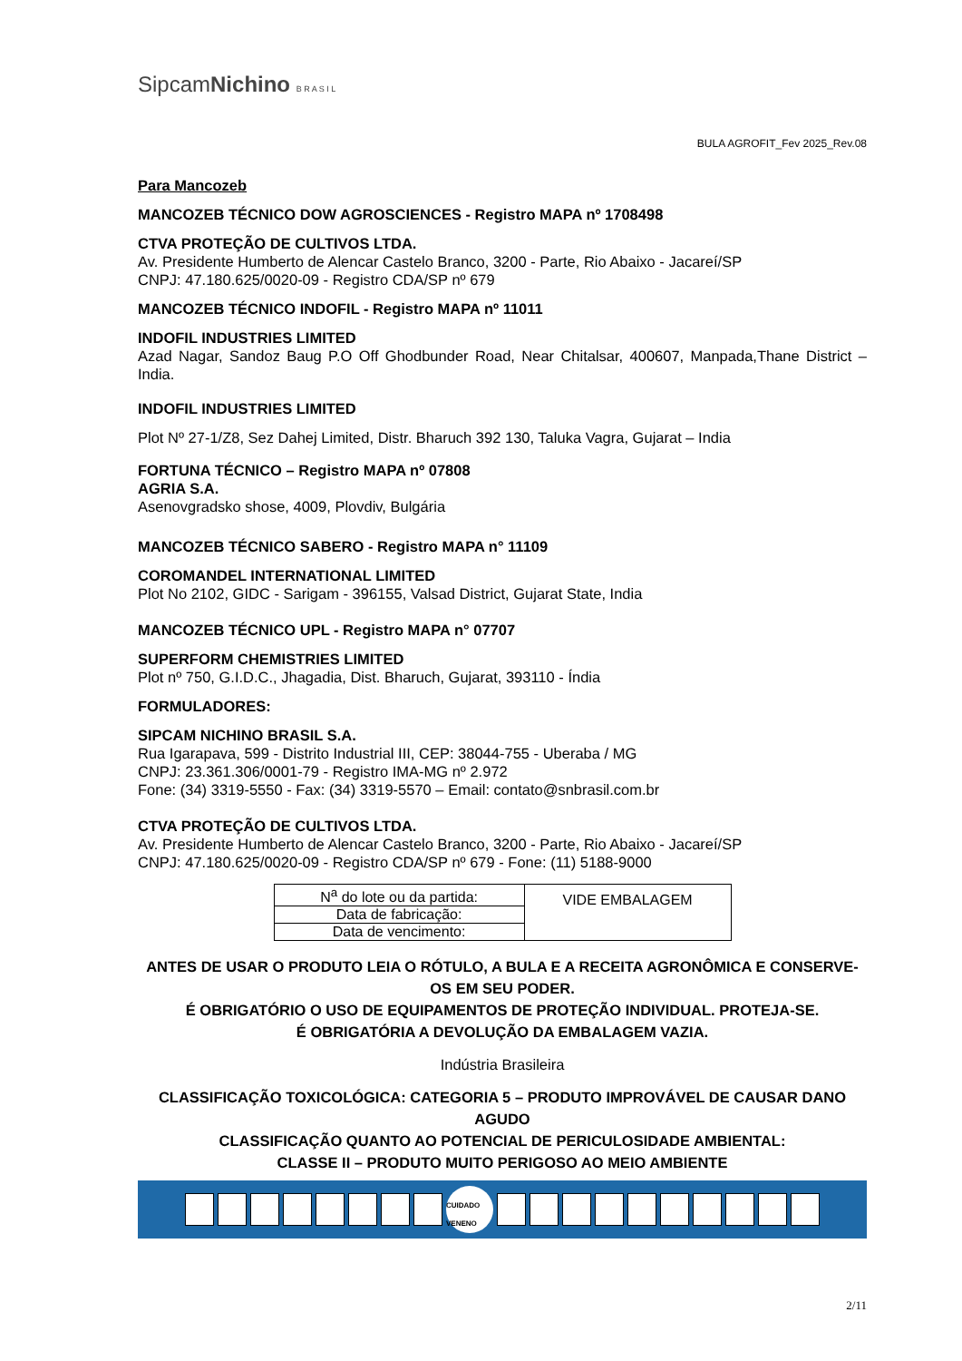SipcamNichino B R A S I L
BULA AGROFIT_Fev 2025_Rev.08
Para Mancozeb
MANCOZEB TÉCNICO DOW AGROSCIENCES - Registro MAPA nº 1708498
CTVA PROTEÇÃO DE CULTIVOS LTDA.
Av. Presidente Humberto de Alencar Castelo Branco, 3200 - Parte, Rio Abaixo - Jacareí/SP
CNPJ: 47.180.625/0020-09 - Registro CDA/SP nº 679
MANCOZEB TÉCNICO INDOFIL - Registro MAPA nº 11011
INDOFIL INDUSTRIES LIMITED
Azad Nagar, Sandoz Baug P.O Off Ghodbunder Road, Near Chitalsar, 400607, Manpada,Thane District – India.
INDOFIL INDUSTRIES LIMITED
Plot Nº 27-1/Z8, Sez Dahej Limited, Distr. Bharuch 392 130, Taluka Vagra, Gujarat – India
FORTUNA TÉCNICO – Registro MAPA nº 07808
AGRIA S.A.
Asenovgradsko shose, 4009, Plovdiv, Bulgária
MANCOZEB TÉCNICO SABERO - Registro MAPA n° 11109
COROMANDEL INTERNATIONAL LIMITED
Plot No 2102, GIDC - Sarigam - 396155, Valsad District, Gujarat State, India
MANCOZEB TÉCNICO UPL - Registro MAPA n° 07707
SUPERFORM CHEMISTRIES LIMITED
Plot nº 750, G.I.D.C., Jhagadia, Dist. Bharuch, Gujarat, 393110 - Índia
FORMULADORES:
SIPCAM NICHINO BRASIL S.A.
Rua Igarapava, 599 - Distrito Industrial III, CEP: 38044-755 - Uberaba / MG
CNPJ: 23.361.306/0001-79 - Registro IMA-MG nº 2.972
Fone: (34) 3319-5550 - Fax: (34) 3319-5570 – Email: contato@snbrasil.com.br
CTVA PROTEÇÃO DE CULTIVOS LTDA.
Av. Presidente Humberto de Alencar Castelo Branco, 3200 - Parte, Rio Abaixo - Jacareí/SP
CNPJ: 47.180.625/0020-09 - Registro CDA/SP nº 679 - Fone: (11) 5188-9000
| N<sup>a</sup> do lote ou da partida: | VIDE EMBALAGEM |
| Data de fabricação: | |
| Data de vencimento: | |
ANTES DE USAR O PRODUTO LEIA O RÓTULO, A BULA E A RECEITA AGRONÔMICA E CONSERVE-OS EM SEU PODER.
É OBRIGATÓRIO O USO DE EQUIPAMENTOS DE PROTEÇÃO INDIVIDUAL. PROTEJA-SE.
É OBRIGATÓRIA A DEVOLUÇÃO DA EMBALAGEM VAZIA.
Indústria Brasileira
CLASSIFICAÇÃO TOXICOLÓGICA: CATEGORIA 5 – PRODUTO IMPROVÁVEL DE CAUSAR DANO AGUDO
CLASSIFICAÇÃO QUANTO AO POTENCIAL DE PERICULOSIDADE AMBIENTAL:
CLASSE II – PRODUTO MUITO PERIGOSO AO MEIO AMBIENTE
CUIDADO VENENO
2/11